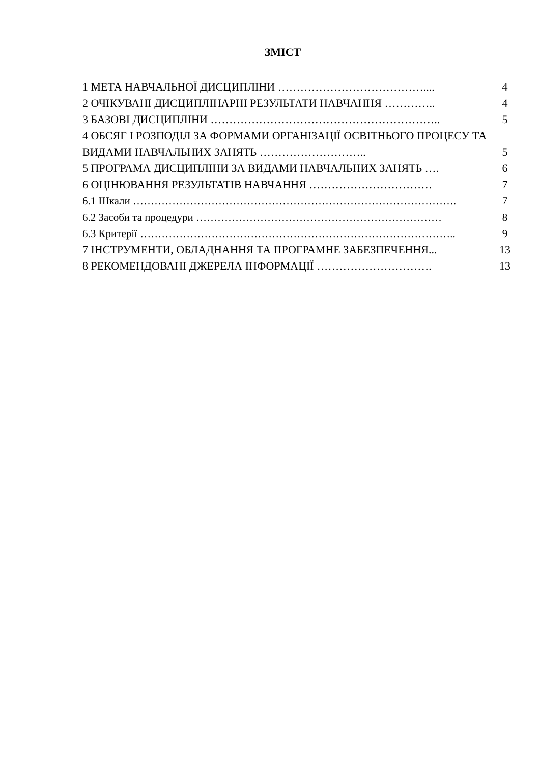ЗМІСТ
1 МЕТА НАВЧАЛЬНОЇ ДИСЦИПЛІНИ ………………………………….... 4
2 ОЧІКУВАНІ ДИСЦИПЛІНАРНІ РЕЗУЛЬТАТИ НАВЧАННЯ ………….. 4
3 БАЗОВІ ДИСЦИПЛІНИ …………………………………………………….. 5
4 ОБСЯГ І РОЗПОДІЛ ЗА ФОРМАМИ ОРГАНІЗАЦІЇ ОСВІТНЬОГО ПРОЦЕСУ ТА ВИДАМИ НАВЧАЛЬНИХ ЗАНЯТЬ ……………………….. 5
5 ПРОГРАМА ДИСЦИПЛІНИ ЗА ВИДАМИ НАВЧАЛЬНИХ ЗАНЯТЬ …. 6
6 ОЦІНЮВАННЯ РЕЗУЛЬТАТІВ НАВЧАННЯ …………………………… 7
6.1 Шкали ………………………………………………………………………………. 7
6.2 Засоби та процедури …………………………………………………………… 8
6.3 Критерії …………………………………………………………………………….. 9
7 ІНСТРУМЕНТИ, ОБЛАДНАННЯ ТА ПРОГРАМНЕ ЗАБЕЗПЕЧЕННЯ... 13
8 РЕКОМЕНДОВАНІ ДЖЕРЕЛА ІНФОРМАЦІЇ …………………………. 13